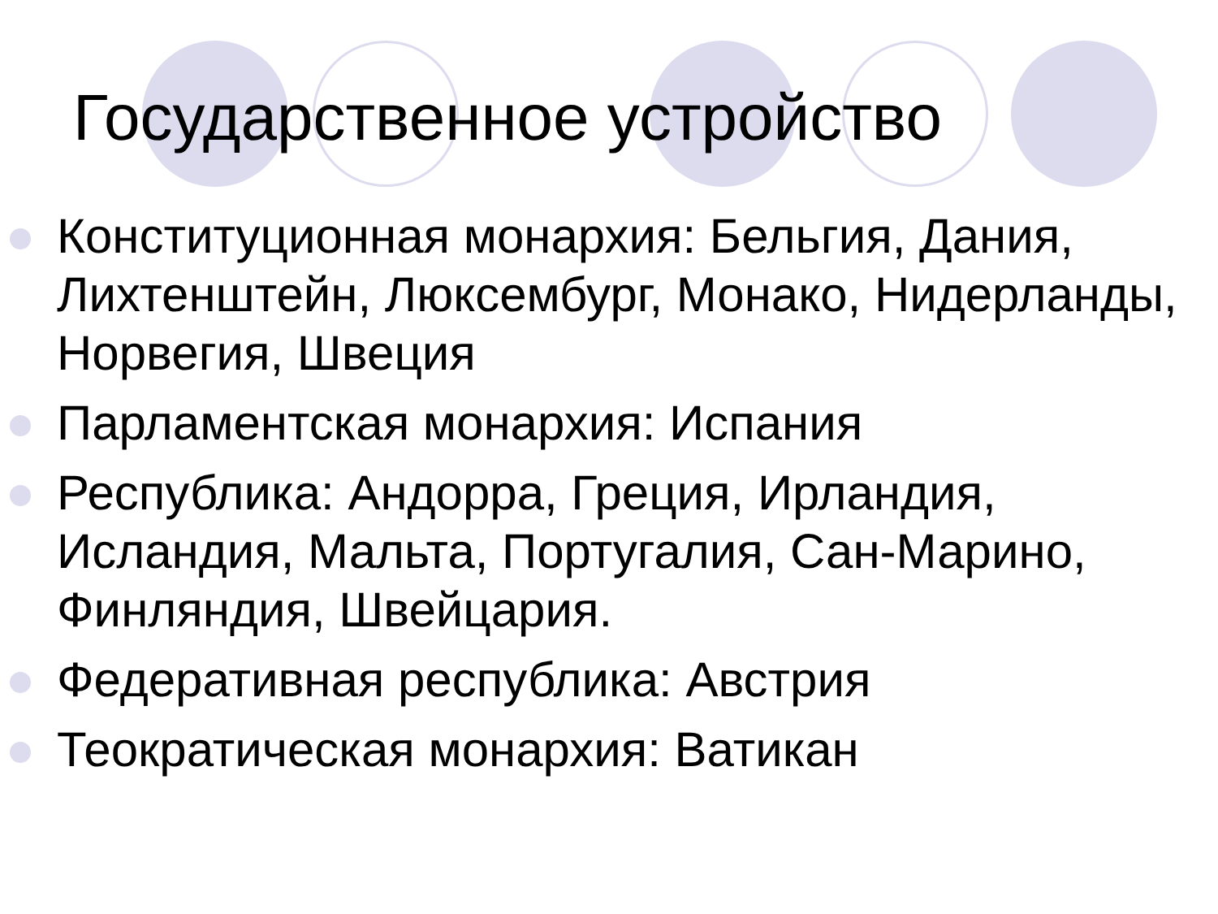Государственное устройство
Конституционная монархия: Бельгия, Дания, Лихтенштейн, Люксембург, Монако, Нидерланды, Норвегия, Швеция
Парламентская монархия: Испания
Республика: Андорра, Греция, Ирландия, Исландия, Мальта, Португалия, Сан-Марино, Финляндия, Швейцария.
Федеративная республика: Австрия
Теократическая монархия: Ватикан